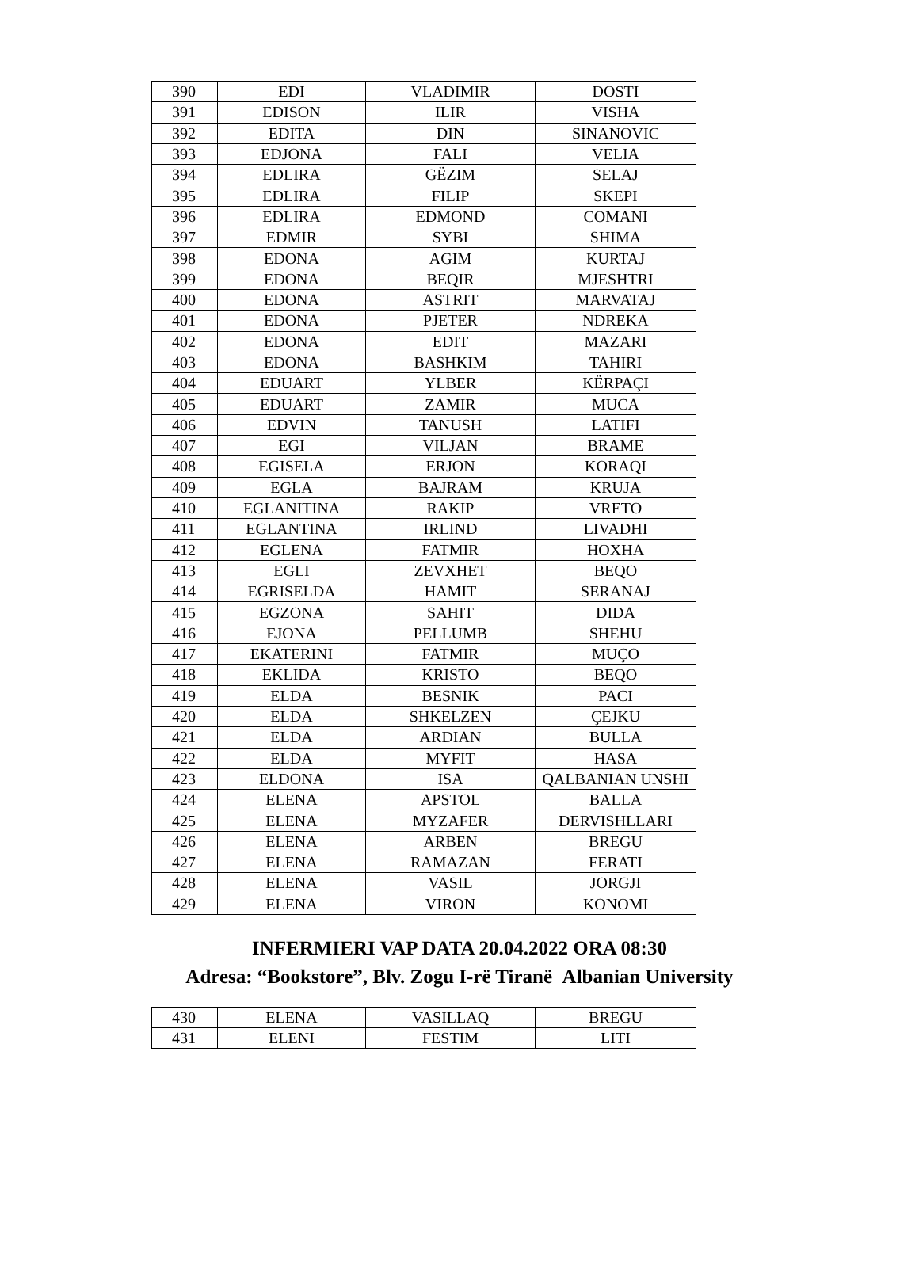| 390 | EDI | VLADIMIR | DOSTI |
| 391 | EDISON | ILIR | VISHA |
| 392 | EDITA | DIN | SINANOVIC |
| 393 | EDJONA | FALI | VELIA |
| 394 | EDLIRA | GËZIM | SELAJ |
| 395 | EDLIRA | FILIP | SKEPI |
| 396 | EDLIRA | EDMOND | COMANI |
| 397 | EDMIR | SYBI | SHIMA |
| 398 | EDONA | AGIM | KURTAJ |
| 399 | EDONA | BEQIR | MJESHTRI |
| 400 | EDONA | ASTRIT | MARVATAJ |
| 401 | EDONA | PJETER | NDREKA |
| 402 | EDONA | EDIT | MAZARI |
| 403 | EDONA | BASHKIM | TAHIRI |
| 404 | EDUART | YLBER | KËRPAÇI |
| 405 | EDUART | ZAMIR | MUCA |
| 406 | EDVIN | TANUSH | LATIFI |
| 407 | EGI | VILJAN | BRAME |
| 408 | EGISELA | ERJON | KORAQI |
| 409 | EGLA | BAJRAM | KRUJA |
| 410 | EGLANITINA | RAKIP | VRETO |
| 411 | EGLANTINA | IRLIND | LIVADHI |
| 412 | EGLENA | FATMIR | HOXHA |
| 413 | EGLI | ZEVXHET | BEQO |
| 414 | EGRISELDA | HAMIT | SERANAJ |
| 415 | EGZONA | SAHIT | DIDA |
| 416 | EJONA | PELLUMB | SHEHU |
| 417 | EKATERINI | FATMIR | MUÇO |
| 418 | EKLIDA | KRISTO | BEQO |
| 419 | ELDA | BESNIK | PACI |
| 420 | ELDA | SHKELZEN | ÇEJKU |
| 421 | ELDA | ARDIAN | BULLA |
| 422 | ELDA | MYFIT | HASA |
| 423 | ELDONA | ISA | QALBANIAN UNSHI |
| 424 | ELENA | APSTOL | BALLA |
| 425 | ELENA | MYZAFER | DERVISHLLARI |
| 426 | ELENA | ARBEN | BREGU |
| 427 | ELENA | RAMAZAN | FERATI |
| 428 | ELENA | VASIL | JORGJI |
| 429 | ELENA | VIRON | KONOMI |
INFERMIERI VAP DATA 20.04.2022 ORA 08:30
Adresa: “Bookstore”, Blv. Zogu I-rë Tiranë Albanian University
| 430 | ELENA | VASILLAQ | BREGU |
| 431 | ELENI | FESTIM | LITI |